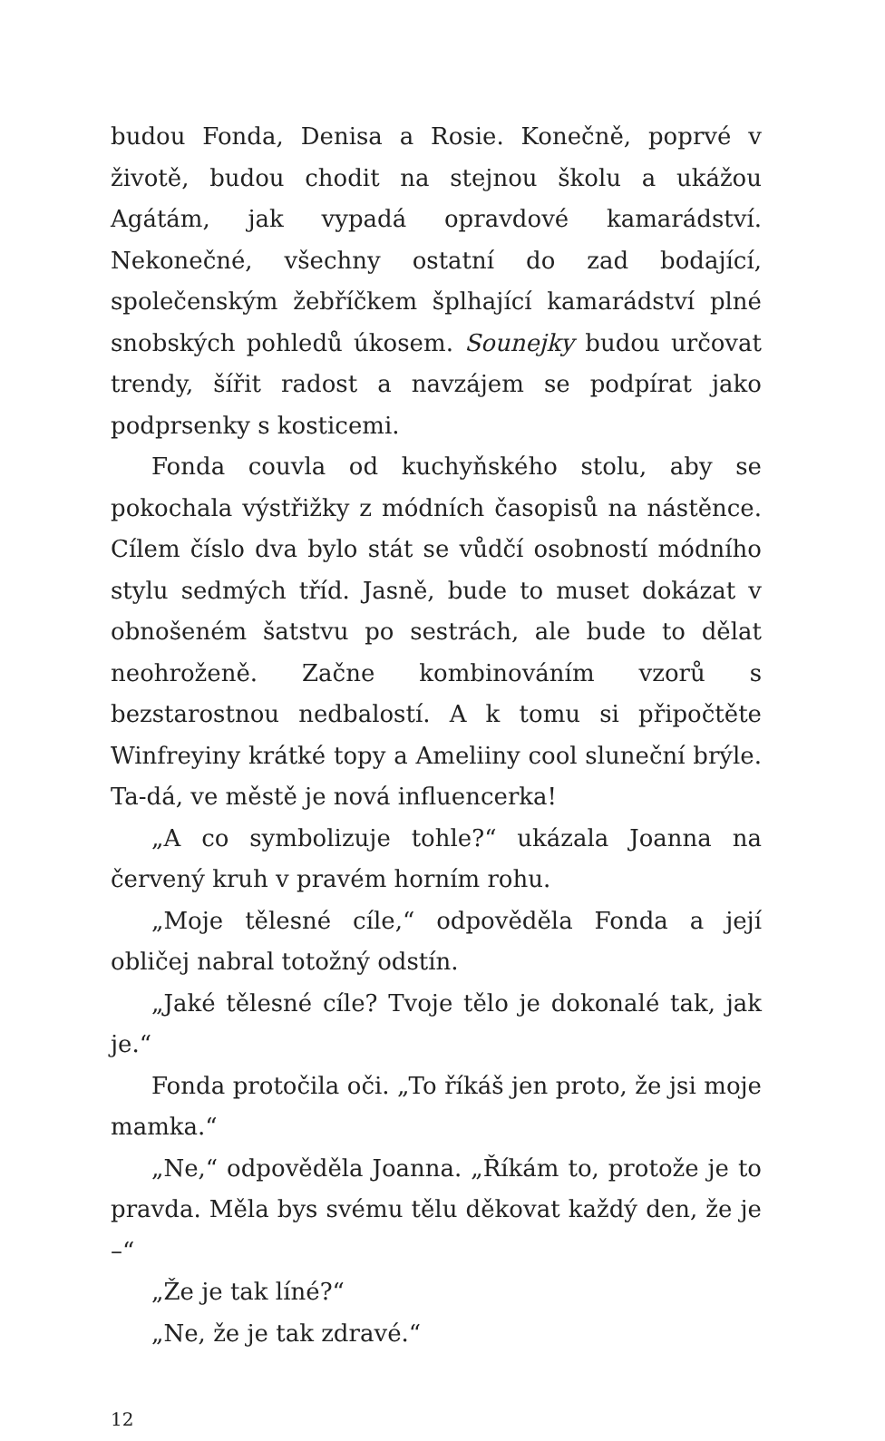budou Fonda, Denisa a Rosie. Konečně, poprvé v životě, budou chodit na stejnou školu a ukážou Agátám, jak vypadá opravdové kamarádství. Nekonečné, všechny ostatní do zad bodající, společenským žebříčkem šplhající kamarádství plné snobských pohledů úkosem. Sounejky budou určovat trendy, šířit radost a navzájem se podpírat jako podprsenky s kosticemi.
Fonda couvla od kuchyňského stolu, aby se pokochala výstřižky z módních časopisů na nástěnce. Cílem číslo dva bylo stát se vůdčí osobností módního stylu sedmých tříd. Jasně, bude to muset dokázat v obnošeném šatstvu po sestrách, ale bude to dělat neohroženě. Začne kombinováním vzorů s bezstarostnou nedbalostí. A k tomu si připočtěte Winfreyiny krátké topy a Ameliiny cool sluneční brýle. Ta-dá, ve městě je nová influencerka!
„A co symbolizuje tohle?“ ukázala Joanna na červený kruh v pravém horním rohu.
„Moje tělesné cíle,“ odpověděla Fonda a její obličej nabral totožný odstín.
„Jaké tělesné cíle? Tvoje tělo je dokonalé tak, jak je.“
Fonda protočila oči. „To říkáš jen proto, že jsi moje mamka.“
„Ne,“ odpověděla Joanna. „Říkám to, protože je to pravda. Měla bys svému tělu děkovat každý den, že je –“
„Že je tak líné?“
„Ne, že je tak zdravé.“
12